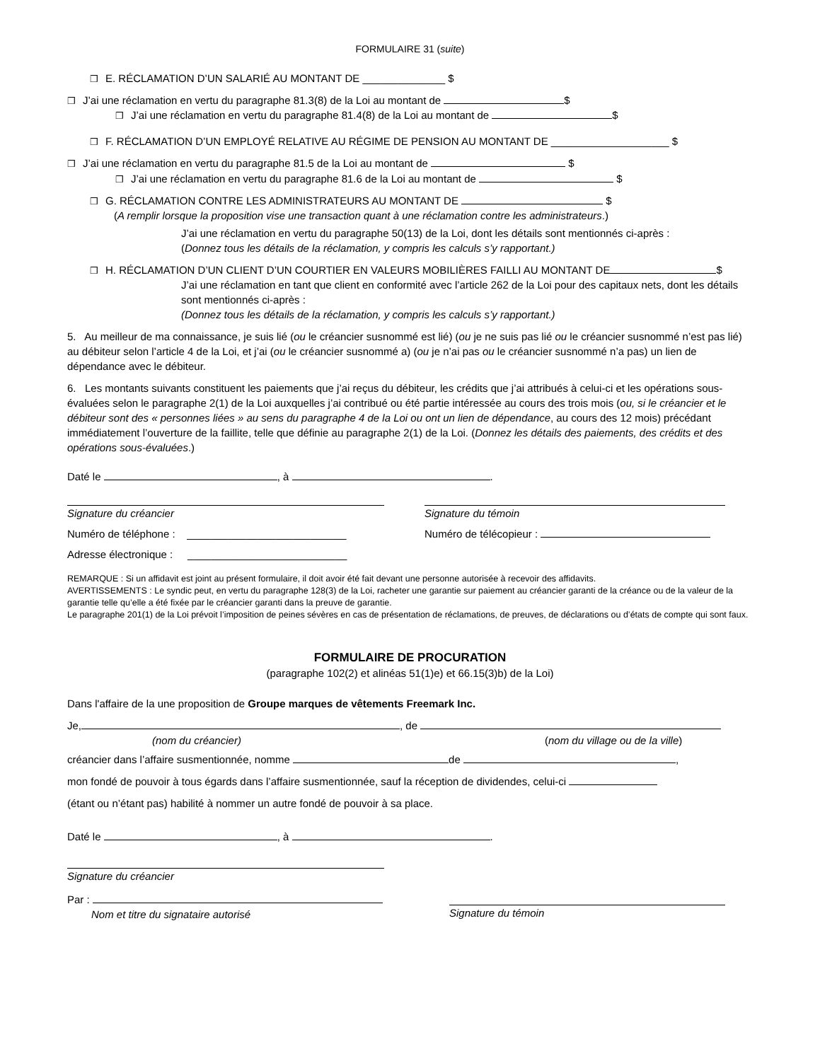FORMULAIRE 31 (suite)
❒ E. RÉCLAMATION D’UN SALARIÉ AU MONTANT DE ______________ $
❒ J’ai une réclamation en vertu du paragraphe 81.3(8) de la Loi au montant de $
❒ J’ai une réclamation en vertu du paragraphe 81.4(8) de la Loi au montant de $
❒ F. RÉCLAMATION D’UN EMPLOYÉ RELATIVE AU RÉGIME DE PENSION AU MONTANT DE ____________________ $
❒ J’ai une réclamation en vertu du paragraphe 81.5 de la Loi au montant de $
❒ J’ai une réclamation en vertu du paragraphe 81.6 de la Loi au montant de $
❒ G. RÉCLAMATION CONTRE LES ADMINISTRATEURS AU MONTANT DE $
(A remplir lorsque la proposition vise une transaction quant à une réclamation contre les administrateurs.)
J’ai une réclamation en vertu du paragraphe 50(13) de la Loi, dont les détails sont mentionnés ci-après :
(Donnez tous les détails de la réclamation, y compris les calculs s’y rapportant.)
❒ H. RÉCLAMATION D’UN CLIENT D’UN COURTIER EN VALEURS MOBILIÈRES FAILLI AU MONTANT DE $
J’ai une réclamation en tant que client en conformité avec l’article 262 de la Loi pour des capitaux nets, dont les détails sont mentionnés ci-après :
(Donnez tous les détails de la réclamation, y compris les calculs s’y rapportant.)
5. Au meilleur de ma connaissance, je suis lié (ou le créancier susnommé est lié) (ou je ne suis pas lié ou le créancier susnommé n’est pas lié) au débiteur selon l’article 4 de la Loi, et j’ai (ou le créancier susnommé a) (ou je n’ai pas ou le créancier susnommé n’a pas) un lien de dépendance avec le débiteur.
6. Les montants suivants constituent les paiements que j’ai reçus du débiteur, les crédits que j’ai attribués à celui-ci et les opérations sous-évaluées selon le paragraphe 2(1) de la Loi auxquelles j’ai contribué ou été partie intéressée au cours des trois mois (ou, si le créancier et le débiteur sont des « personnes liées » au sens du paragraphe 4 de la Loi ou ont un lien de dépendance, au cours des 12 mois) précédant immédiatement l’ouverture de la faillite, telle que définie au paragraphe 2(1) de la Loi. (Donnez les détails des paiements, des crédits et des opérations sous-évaluées.)
Daté le , à .
Signature du créancier Signature du témoin
Numéro de téléphone : ___________________________ Numéro de télécopieur :
Adresse électronique : ___________________________
REMARQUE : Si un affidavit est joint au présent formulaire, il doit avoir été fait devant une personne autorisée à recevoir des affidavits.
AVERTISSEMENTS : Le syndic peut, en vertu du paragraphe 128(3) de la Loi, racheter une garantie sur paiement au créancier garanti de la créance ou de la valeur de la garantie telle qu’elle a été fixée par le créancier garanti dans la preuve de garantie.
Le paragraphe 201(1) de la Loi prévoit l’imposition de peines sévères en cas de présentation de réclamations, de preuves, de déclarations ou d’états de compte qui sont faux.
FORMULAIRE DE PROCURATION
(paragraphe 102(2) et alinéas 51(1)e) et 66.15(3)b) de la Loi)
Dans l'affaire de la une proposition de Groupe marques de vêtements Freemark Inc.
Je, , de
(nom du créancier) (nom du village ou de la ville)
créancier dans l’affaire susmentionnée, nomme de ,
mon fondé de pouvoir à tous égards dans l’affaire susmentionnée, sauf la réception de dividendes, celui-ci
(étant ou n’étant pas) habilité à nommer un autre fondé de pouvoir à sa place.
Daté le , à .
Signature du créancier
Par :
Nom et titre du signataire autorisé
Signature du témoin